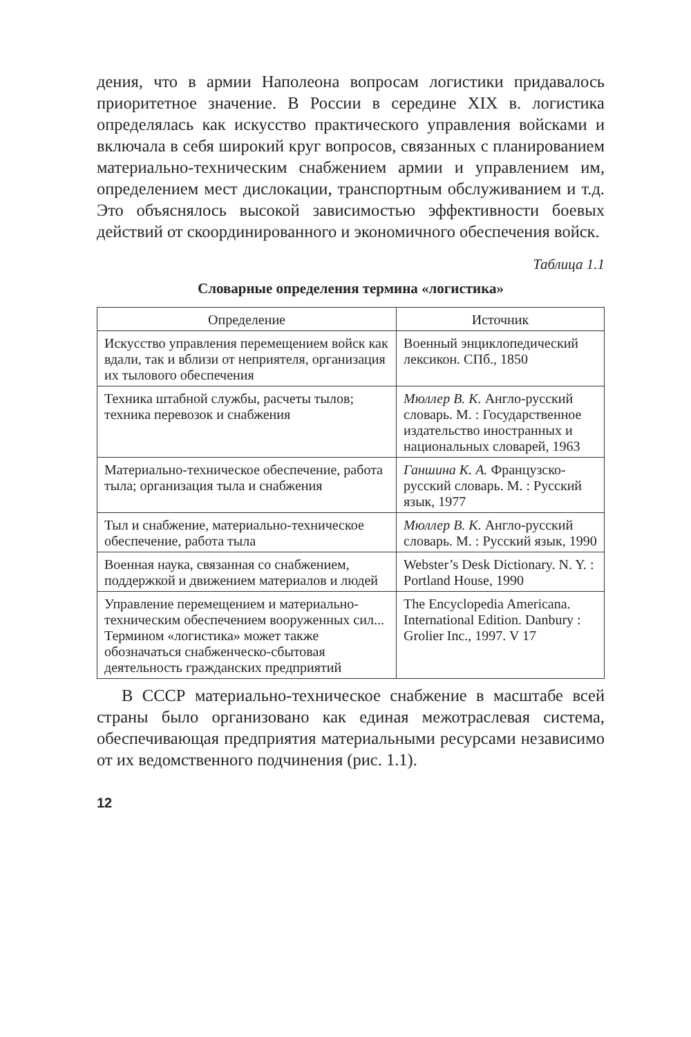дения, что в армии Наполеона вопросам логистики придавалось приоритетное значение. В России в середине XIX в. логистика определялась как искусство практического управления войсками и включала в себя широкий круг вопросов, связанных с планированием материально-техническим снабжением армии и управлением им, определением мест дислокации, транспортным обслуживанием и т.д. Это объяснялось высокой зависимостью эффективности боевых действий от скоординированного и экономичного обеспечения войск.
Таблица 1.1
Словарные определения термина «логистика»
| Определение | Источник |
| --- | --- |
| Искусство управления перемещением войск как вдали, так и вблизи от неприятеля, организация их тылового обеспечения | Военный энциклопедический лексикон. СПб., 1850 |
| Техника штабной службы, расчеты тылов; техника перевозок и снабжения | Мюллер В. К. Англо-русский словарь. М. : Государственное издательство иностранных и национальных словарей, 1963 |
| Материально-техническое обеспечение, работа тыла; организация тыла и снабжения | Ганшина К. А. Французско-русский словарь. М. : Русский язык, 1977 |
| Тыл и снабжение, материально-техническое обеспечение, работа тыла | Мюллер В. К. Англо-русский словарь. М. : Русский язык, 1990 |
| Военная наука, связанная со снабжением, поддержкой и движением материалов и людей | Webster’s Desk Dictionary. N. Y. : Portland House, 1990 |
| Управление перемещением и материально-техническим обеспечением вооруженных сил... Термином «логистика» может также обозначаться снабженческо-сбытовая деятельность гражданских предприятий | The Encyclopedia Americana. International Edition. Danbury : Grolier Inc., 1997. V 17 |
В СССР материально-техническое снабжение в масштабе всей страны было организовано как единая межотраслевая система, обеспечивающая предприятия материальными ресурсами независимо от их ведомственного подчинения (рис. 1.1).
12